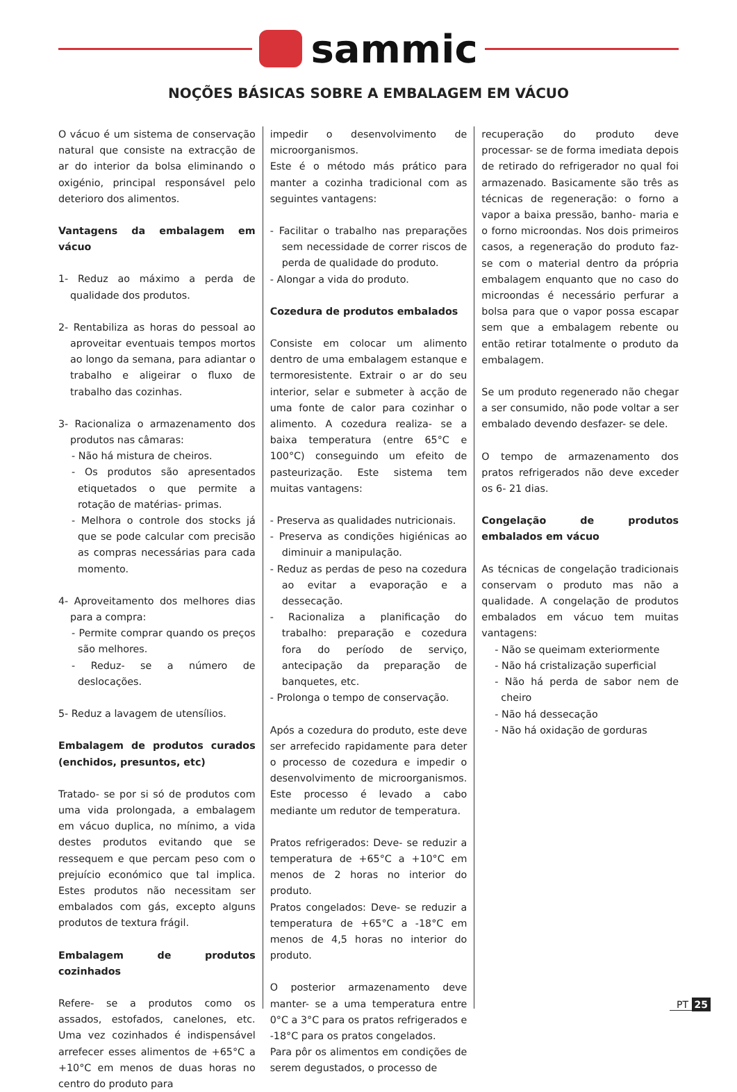sammic
NOÇÕES BÁSICAS SOBRE A EMBALAGEM EM VÁCUO
O vácuo é um sistema de conservação natural que consiste na extracção de ar do interior da bolsa eliminando o oxigénio, principal responsável pelo deterioro dos alimentos.
Vantagens da embalagem em vácuo
1- Reduz ao máximo a perda de qualidade dos produtos.
2- Rentabiliza as horas do pessoal ao aproveitar eventuais tempos mortos ao longo da semana, para adiantar o trabalho e aligeirar o fluxo de trabalho das cozinhas.
3- Racionaliza o armazenamento dos produtos nas câmaras:
- Não há mistura de cheiros.
- Os produtos são apresentados etiquetados o que permite a rotação de matérias- primas.
- Melhora o controle dos stocks já que se pode calcular com precisão as compras necessárias para cada momento.
4- Aproveitamento dos melhores dias para a compra:
- Permite comprar quando os preços são melhores.
- Reduz- se a número de deslocações.
5- Reduz a lavagem de utensílios.
Embalagem de produtos curados (enchidos, presuntos, etc)
Tratado- se por si só de produtos com uma vida prolongada, a embalagem em vácuo duplica, no mínimo, a vida destes produtos evitando que se ressequem e que percam peso com o prejuício económico que tal implica. Estes produtos não necessitam ser embalados com gás, excepto alguns produtos de textura frágil.
Embalagem de produtos cozinhados
Refere- se a produtos como os assados, estofados, canelones, etc. Uma vez cozinhados é indispensável arrefecer esses alimentos de +65°C a +10°C em menos de duas horas no centro do produto para
impedir o desenvolvimento de microorganismos.
Este é o método más prático para manter a cozinha tradicional com as seguintes vantagens:
- Facilitar o trabalho nas preparações sem necessidade de correr riscos de perda de qualidade do produto.
- Alongar a vida do produto.
Cozedura de produtos embalados
Consiste em colocar um alimento dentro de uma embalagem estanque e termoresistente. Extrair o ar do seu interior, selar e submeter à acção de uma fonte de calor para cozinhar o alimento. A cozedura realiza- se a baixa temperatura (entre 65°C e 100°C) conseguindo um efeito de pasteurização. Este sistema tem muitas vantagens:
- Preserva as qualidades nutricionais.
- Preserva as condições higiénicas ao diminuir a manipulação.
- Reduz as perdas de peso na cozedura ao evitar a evaporação e a dessecação.
- Racionaliza a planificação do trabalho: preparação e cozedura fora do período de serviço, antecipação da preparação de banquetes, etc.
- Prolonga o tempo de conservação.
Após a cozedura do produto, este deve ser arrefecido rapidamente para deter o processo de cozedura e impedir o desenvolvimento de microorganismos. Este processo é levado a cabo mediante um redutor de temperatura.
Pratos refrigerados: Deve- se reduzir a temperatura de +65°C a +10°C em menos de 2 horas no interior do produto.
Pratos congelados: Deve- se reduzir a temperatura de +65°C a -18°C em menos de 4,5 horas no interior do produto.
O posterior armazenamento deve manter- se a uma temperatura entre 0°C a 3°C para os pratos refrigerados e -18°C para os pratos congelados.
Para pôr os alimentos em condições de serem degustados, o processo de
recuperação do produto deve processar- se de forma imediata depois de retirado do refrigerador no qual foi armazenado. Basicamente são três as técnicas de regeneração: o forno a vapor a baixa pressão, banho- maria e o forno microondas. Nos dois primeiros casos, a regeneração do produto faz- se com o material dentro da própria embalagem enquanto que no caso do microondas é necessário perfurar a bolsa para que o vapor possa escapar sem que a embalagem rebente ou então retirar totalmente o produto da embalagem.
Se um produto regenerado não chegar a ser consumido, não pode voltar a ser embalado devendo desfazer- se dele.
O tempo de armazenamento dos pratos refrigerados não deve exceder os 6- 21 dias.
Congelação de produtos embalados em vácuo
As técnicas de congelação tradicionais conservam o produto mas não a qualidade. A congelação de produtos embalados em vácuo tem muitas vantagens:
- Não se queimam exteriormente
- Não há cristalização superficial
- Não há perda de sabor nem de cheiro
- Não há dessecação
- Não há oxidação de gorduras
PT 25